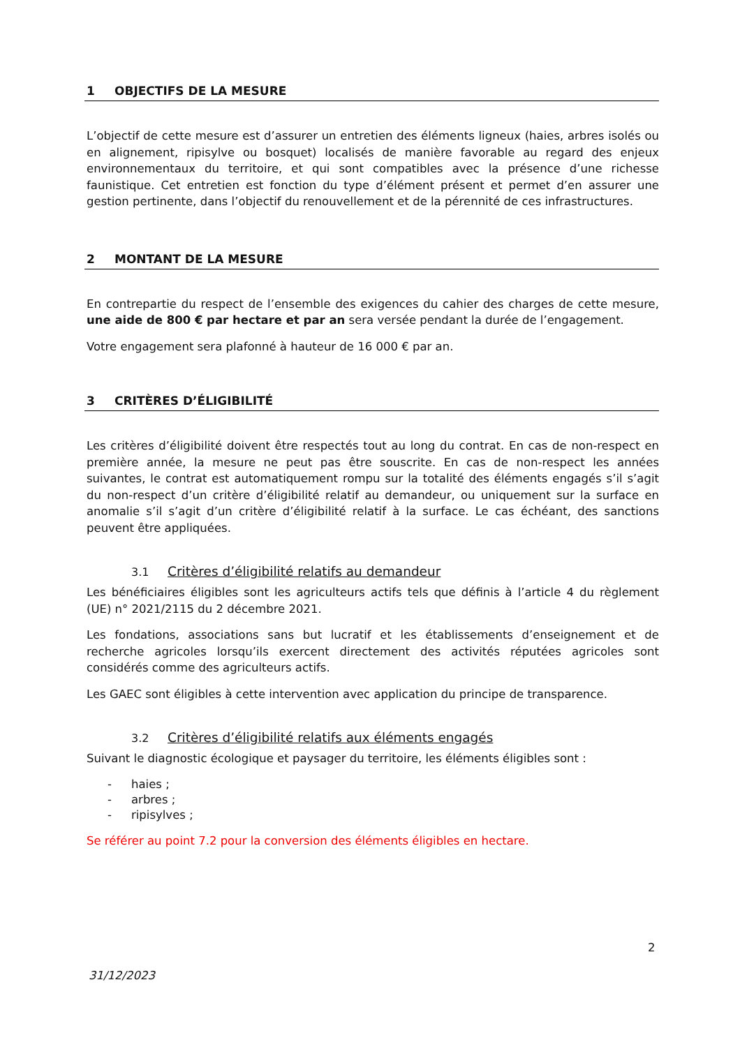1 OBJECTIFS DE LA MESURE
L’objectif de cette mesure est d’assurer un entretien des éléments ligneux (haies, arbres isolés ou en alignement, ripisylve ou bosquet) localisés de manière favorable au regard des enjeux environnementaux du territoire, et qui sont compatibles avec la présence d’une richesse faunistique. Cet entretien est fonction du type d’élément présent et permet d’en assurer une gestion pertinente, dans l’objectif du renouvellement et de la pérennité de ces infrastructures.
2 MONTANT DE LA MESURE
En contrepartie du respect de l’ensemble des exigences du cahier des charges de cette mesure, une aide de 800 € par hectare et par an sera versée pendant la durée de l’engagement.
Votre engagement sera plafonné à hauteur de 16 000 € par an.
3 CRITÈRES D’ÉLIGIBILITÉ
Les critères d’éligibilité doivent être respectés tout au long du contrat. En cas de non-respect en première année, la mesure ne peut pas être souscrite. En cas de non-respect les années suivantes, le contrat est automatiquement rompu sur la totalité des éléments engagés s’il s’agit du non-respect d’un critère d’éligibilité relatif au demandeur, ou uniquement sur la surface en anomalie s’il s’agit d’un critère d’éligibilité relatif à la surface. Le cas échéant, des sanctions peuvent être appliquées.
3.1 Critères d’éligibilité relatifs au demandeur
Les bénéficiaires éligibles sont les agriculteurs actifs tels que définis à l’article 4 du règlement (UE) n° 2021/2115 du 2 décembre 2021.
Les fondations, associations sans but lucratif et les établissements d’enseignement et de recherche agricoles lorsqu’ils exercent directement des activités réputées agricoles sont considérés comme des agriculteurs actifs.
Les GAEC sont éligibles à cette intervention avec application du principe de transparence.
3.2 Critères d’éligibilité relatifs aux éléments engagés
Suivant le diagnostic écologique et paysager du territoire, les éléments éligibles sont :
- haies ;
- arbres ;
- ripisylves ;
Se référer au point 7.2 pour la conversion des éléments éligibles en hectare.
2
31/12/2023